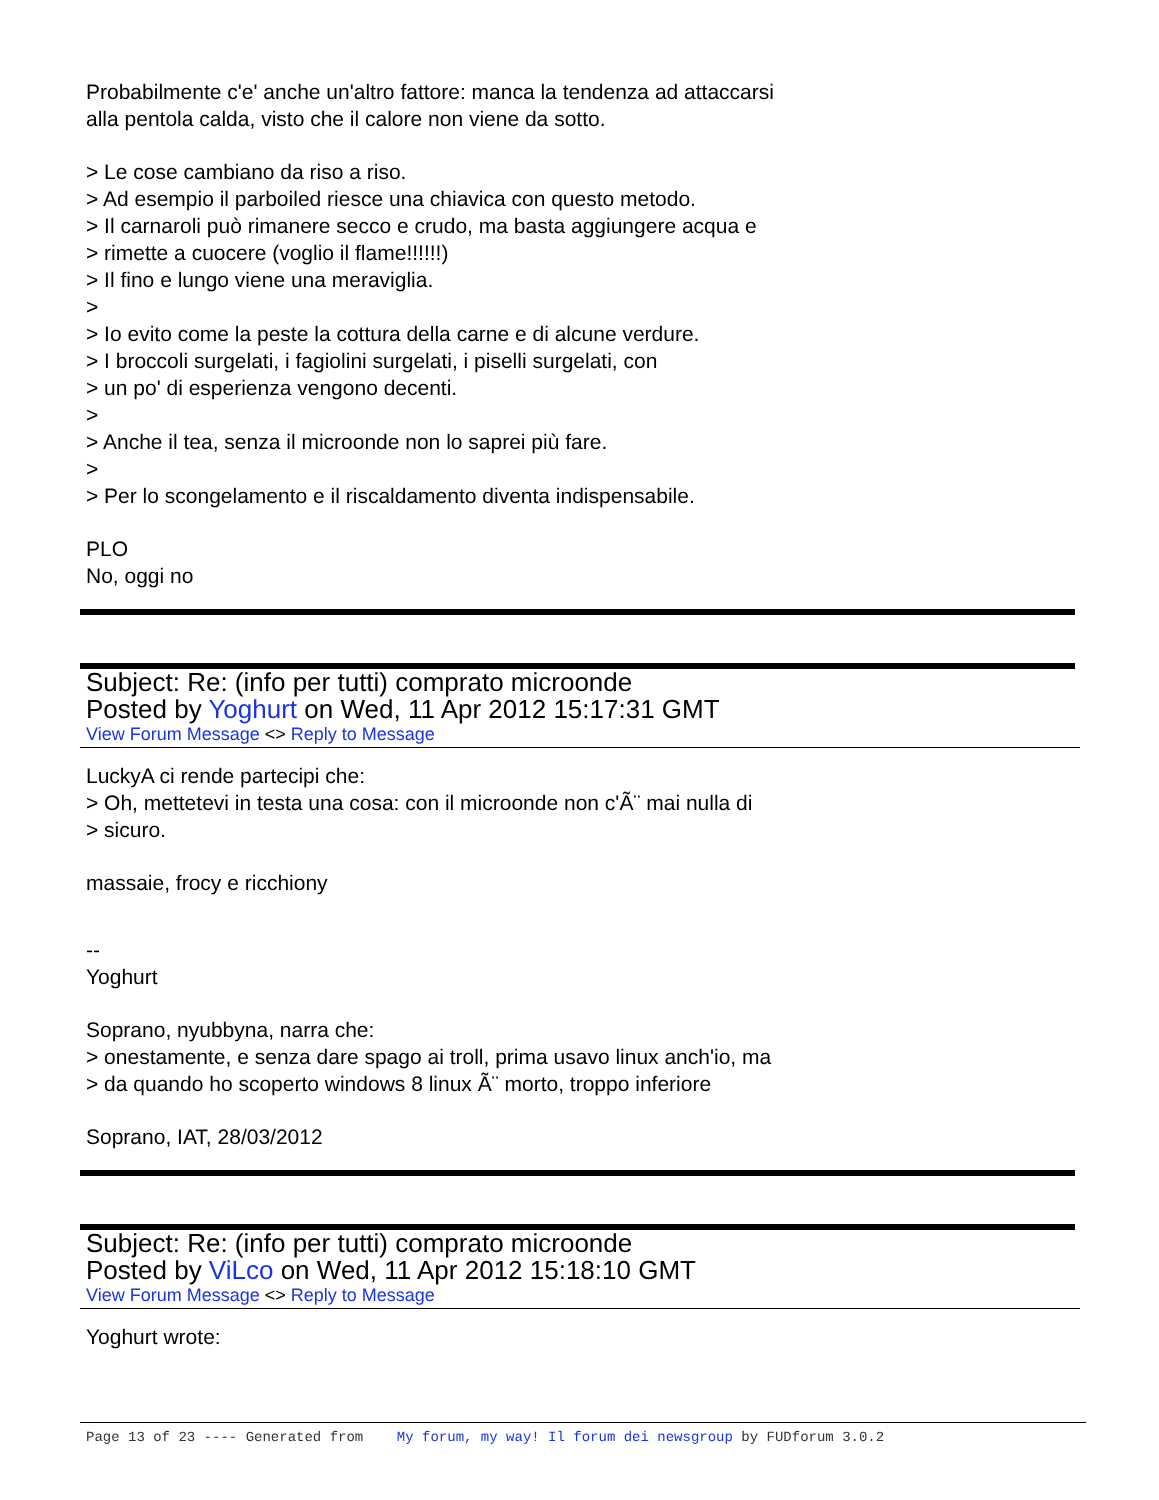Probabilmente c'e' anche un'altro fattore: manca la tendenza ad attaccarsi
alla pentola calda, visto che il calore non viene da sotto.
> Le cose cambiano da riso a riso.
> Ad esempio il parboiled riesce una chiavica con questo metodo.
> Il carnaroli può rimanere secco e crudo, ma basta aggiungere acqua e
> rimette a cuocere (voglio il flame!!!!!!)
> Il fino e lungo viene una meraviglia.
>
> Io evito come la peste la cottura della carne e di alcune verdure.
> I broccoli surgelati, i fagiolini surgelati, i piselli surgelati, con
> un po' di esperienza vengono decenti.
>
> Anche il tea, senza il microonde non lo saprei più fare.
>
> Per lo scongelamento e il riscaldamento diventa indispensabile.
PLO
No, oggi no
Subject: Re: (info per tutti) comprato microonde
Posted by Yoghurt on Wed, 11 Apr 2012 15:17:31 GMT
View Forum Message <> Reply to Message
LuckyA ci rende partecipi che:
> Oh, mettetevi in testa una cosa: con il microonde non c'Ã¨ mai nulla di
> sicuro.
massaie, frocy e ricchiony
--
Yoghurt
Soprano, nyubbyna, narra che:
> onestamente, e senza dare spago ai troll, prima usavo linux anch'io, ma
> da quando ho scoperto windows 8 linux Ã¨ morto, troppo inferiore
Soprano, IAT, 28/03/2012
Subject: Re: (info per tutti) comprato microonde
Posted by ViLco on Wed, 11 Apr 2012 15:18:10 GMT
View Forum Message <> Reply to Message
Yoghurt wrote:
Page 13 of 23 ---- Generated from My forum, my way! Il forum dei newsgroup by FUDforum 3.0.2